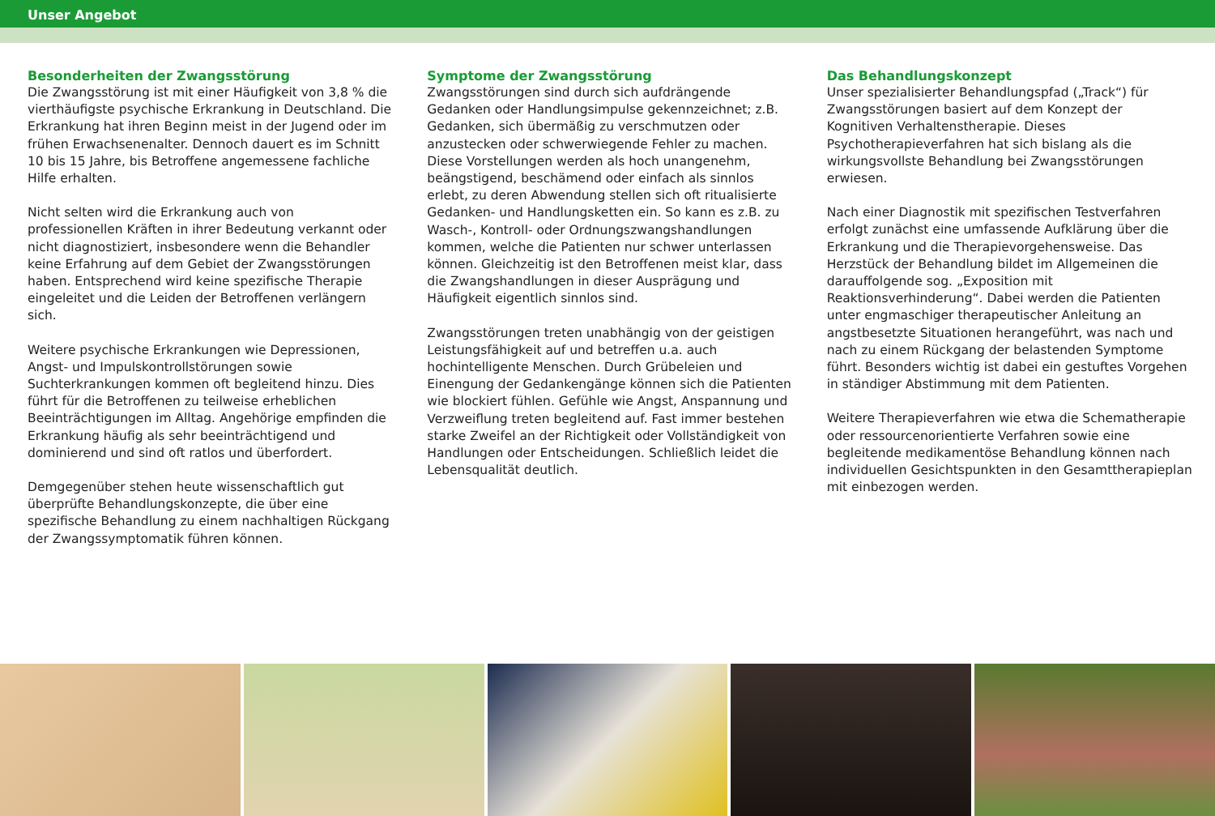Unser Angebot
Besonderheiten der Zwangsstörung
Die Zwangsstörung ist mit einer Häufigkeit von 3,8 % die vierthäufigste psychische Erkrankung in Deutschland. Die Erkrankung hat ihren Beginn meist in der Jugend oder im frühen Erwachsenenalter. Dennoch dauert es im Schnitt 10 bis 15 Jahre, bis Betroffene angemessene fachliche Hilfe erhalten.
Nicht selten wird die Erkrankung auch von professionellen Kräften in ihrer Bedeutung verkannt oder nicht diagnostiziert, insbesondere wenn die Behandler keine Erfahrung auf dem Gebiet der Zwangsstörungen haben. Entsprechend wird keine spezifische Therapie eingeleitet und die Leiden der Betroffenen verlängern sich.
Weitere psychische Erkrankungen wie Depressionen, Angst- und Impulskontrollstörungen sowie Suchterkrankungen kommen oft begleitend hinzu. Dies führt für die Betroffenen zu teilweise erheblichen Beeinträchtigungen im Alltag. Angehörige empfinden die Erkrankung häufig als sehr beeinträchtigend und dominierend und sind oft ratlos und überfordert.
Demgegenüber stehen heute wissenschaftlich gut überprüfte Behandlungskonzepte, die über eine spezifische Behandlung zu einem nachhaltigen Rückgang der Zwangssymptomatik führen können.
Symptome der Zwangsstörung
Zwangsstörungen sind durch sich aufdrängende Gedanken oder Handlungsimpulse gekennzeichnet; z.B. Gedanken, sich übermäßig zu verschmutzen oder anzustecken oder schwerwiegende Fehler zu machen. Diese Vorstellungen werden als hoch unangenehm, beängstigend, beschämend oder einfach als sinnlos erlebt, zu deren Abwendung stellen sich oft ritualisierte Gedanken- und Handlungsketten ein. So kann es z.B. zu Wasch-, Kontroll- oder Ordnungszwangshandlungen kommen, welche die Patienten nur schwer unterlassen können. Gleichzeitig ist den Betroffenen meist klar, dass die Zwangshandlungen in dieser Ausprägung und Häufigkeit eigentlich sinnlos sind.
Zwangsstörungen treten unabhängig von der geistigen Leistungsfähigkeit auf und betreffen u.a. auch hochintelligente Menschen. Durch Grübeleien und Einengung der Gedankengänge können sich die Patienten wie blockiert fühlen. Gefühle wie Angst, Anspannung und Verzweiflung treten begleitend auf. Fast immer bestehen starke Zweifel an der Richtigkeit oder Vollständigkeit von Handlungen oder Entscheidungen. Schließlich leidet die Lebensqualität deutlich.
Das Behandlungskonzept
Unser spezialisierter Behandlungspfad („Track“) für Zwangsstörungen basiert auf dem Konzept der Kognitiven Verhaltenstherapie. Dieses Psychotherapieverfahren hat sich bislang als die wirkungsvollste Behandlung bei Zwangsstörungen erwiesen.
Nach einer Diagnostik mit spezifischen Testverfahren erfolgt zunächst eine umfassende Aufklärung über die Erkrankung und die Therapievorgehensweise. Das Herzstück der Behandlung bildet im Allgemeinen die darauffolgende sog. „Exposition mit Reaktionsverhinderung“. Dabei werden die Patienten unter engmaschiger therapeutischer Anleitung an angstbesetzte Situationen herangeführt, was nach und nach zu einem Rückgang der belastenden Symptome führt. Besonders wichtig ist dabei ein gestuftes Vorgehen in ständiger Abstimmung mit dem Patienten.
Weitere Therapieverfahren wie etwa die Schematherapie oder ressourcenorientierte Verfahren sowie eine begleitende medikamentöse Behandlung können nach individuellen Gesichtspunkten in den Gesamttherapieplan mit einbezogen werden.